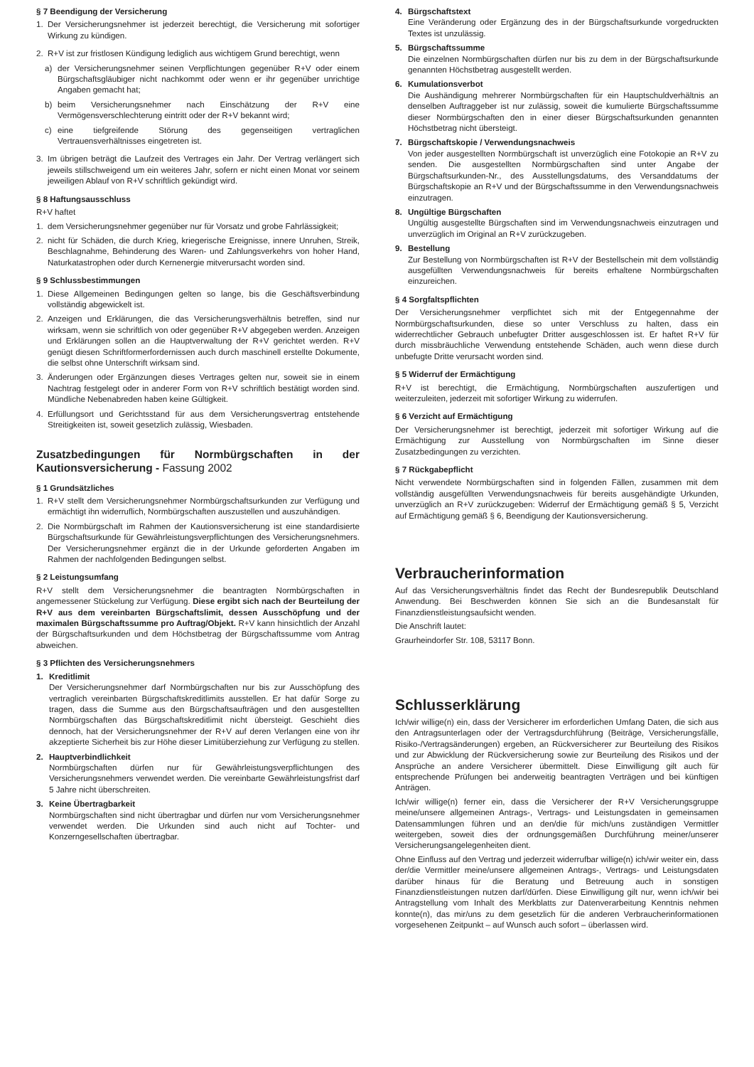§ 7 Beendigung der Versicherung
1. Der Versicherungsnehmer ist jederzeit berechtigt, die Versicherung mit sofortiger Wirkung zu kündigen.
2. R+V ist zur fristlosen Kündigung lediglich aus wichtigem Grund berechtigt, wenn
a) der Versicherungsnehmer seinen Verpflichtungen gegenüber R+V oder einem Bürgschaftsgläubiger nicht nachkommt oder wenn er ihr gegenüber unrichtige Angaben gemacht hat;
b) beim Versicherungsnehmer nach Einschätzung der R+V eine Vermögensverschlechterung eintritt oder der R+V bekannt wird;
c) eine tiefgreifende Störung des gegenseitigen vertraglichen Vertrauensverhältnisses eingetreten ist.
3. Im übrigen beträgt die Laufzeit des Vertrages ein Jahr. Der Vertrag verlängert sich jeweils stillschweigend um ein weiteres Jahr, sofern er nicht einen Monat vor seinem jeweiligen Ablauf von R+V schriftlich gekündigt wird.
§ 8 Haftungsausschluss
R+V haftet
1. dem Versicherungsnehmer gegenüber nur für Vorsatz und grobe Fahrlässigkeit;
2. nicht für Schäden, die durch Krieg, kriegerische Ereignisse, innere Unruhen, Streik, Beschlagnahme, Behinderung des Waren- und Zahlungsverkehrs von hoher Hand, Naturkatastrophen oder durch Kernenergie mitverursacht worden sind.
§ 9 Schlussbestimmungen
1. Diese Allgemeinen Bedingungen gelten so lange, bis die Geschäftsverbindung vollständig abgewickelt ist.
2. Anzeigen und Erklärungen, die das Versicherungsverhältnis betreffen, sind nur wirksam, wenn sie schriftlich von oder gegenüber R+V abgegeben werden. Anzeigen und Erklärungen sollen an die Hauptverwaltung der R+V gerichtet werden. R+V genügt diesen Schriftformerfordernissen auch durch maschinell erstellte Dokumente, die selbst ohne Unterschrift wirksam sind.
3. Änderungen oder Ergänzungen dieses Vertrages gelten nur, soweit sie in einem Nachtrag festgelegt oder in anderer Form von R+V schriftlich bestätigt worden sind. Mündliche Nebenabreden haben keine Gültigkeit.
4. Erfüllungsort und Gerichtsstand für aus dem Versicherungsvertrag entstehende Streitigkeiten ist, soweit gesetzlich zulässig, Wiesbaden.
Zusatzbedingungen für Normbürgschaften in der Kautionsversicherung - Fassung 2002
§ 1 Grundsätzliches
1. R+V stellt dem Versicherungsnehmer Normbürgschaftsurkunden zur Verfügung und ermächtigt ihn widerruflich, Normbürgschaften auszustellen und auszuhändigen.
2. Die Normbürgschaft im Rahmen der Kautionsversicherung ist eine standardisierte Bürgschaftsurkunde für Gewährleistungsverpflichtungen des Versicherungsnehmers. Der Versicherungsnehmer ergänzt die in der Urkunde geforderten Angaben im Rahmen der nachfolgenden Bedingungen selbst.
§ 2 Leistungsumfang
R+V stellt dem Versicherungsnehmer die beantragten Normbürgschaften in angemessener Stückelung zur Verfügung. Diese ergibt sich nach der Beurteilung der R+V aus dem vereinbarten Bürgschaftslimit, dessen Ausschöpfung und der maximalen Bürgschaftssumme pro Auftrag/Objekt. R+V kann hinsichtlich der Anzahl der Bürgschaftsurkunden und dem Höchstbetrag der Bürgschaftssumme vom Antrag abweichen.
§ 3 Pflichten des Versicherungsnehmers
1. Kreditlimit
Der Versicherungsnehmer darf Normbürgschaften nur bis zur Ausschöpfung des vertraglich vereinbarten Bürgschaftskreditlimits ausstellen. Er hat dafür Sorge zu tragen, dass die Summe aus den Bürgschaftsaufträgen und den ausgestellten Normbürgschaften das Bürgschaftskreditlimit nicht übersteigt. Geschieht dies dennoch, hat der Versicherungsnehmer der R+V auf deren Verlangen eine von ihr akzeptierte Sicherheit bis zur Höhe dieser Limitüberziehung zur Verfügung zu stellen.
2. Hauptverbindlichkeit
Normbürgschaften dürfen nur für Gewährleistungsverpflichtungen des Versicherungsnehmers verwendet werden. Die vereinbarte Gewährleistungsfrist darf 5 Jahre nicht überschreiten.
3. Keine Übertragbarkeit
Normbürgschaften sind nicht übertragbar und dürfen nur vom Versicherungsnehmer verwendet werden. Die Urkunden sind auch nicht auf Tochter- und Konzerngesellschaften übertragbar.
4. Bürgschaftstext
Eine Veränderung oder Ergänzung des in der Bürgschaftsurkunde vorgedruckten Textes ist unzulässig.
5. Bürgschaftssumme
Die einzelnen Normbürgschaften dürfen nur bis zu dem in der Bürgschaftsurkunde genannten Höchstbetrag ausgestellt werden.
6. Kumulationsverbot
Die Aushändigung mehrerer Normbürgschaften für ein Hauptschuldverhältnis an denselben Auftraggeber ist nur zulässig, soweit die kumulierte Bürgschaftssumme dieser Normbürgschaften den in einer dieser Bürgschaftsurkunden genannten Höchstbetrag nicht übersteigt.
7. Bürgschaftskopie / Verwendungsnachweis
Von jeder ausgestellten Normbürgschaft ist unverzüglich eine Fotokopie an R+V zu senden. Die ausgestellten Normbürgschaften sind unter Angabe der Bürgschaftsurkunden-Nr., des Ausstellungsdatums, des Versanddatums der Bürgschaftskopie an R+V und der Bürgschaftssumme in den Verwendungsnachweis einzutragen.
8. Ungültige Bürgschaften
Ungültig ausgestellte Bürgschaften sind im Verwendungsnachweis einzutragen und unverzüglich im Original an R+V zurückzugeben.
9. Bestellung
Zur Bestellung von Normbürgschaften ist R+V der Bestellschein mit dem vollständig ausgefüllten Verwendungsnachweis für bereits erhaltene Normbürgschaften einzureichen.
§ 4 Sorgfaltspflichten
Der Versicherungsnehmer verpflichtet sich mit der Entgegennahme der Normbürgschaftsurkunden, diese so unter Verschluss zu halten, dass ein widerrechtlicher Gebrauch unbefugter Dritter ausgeschlossen ist. Er haftet R+V für durch missbräuchliche Verwendung entstehende Schäden, auch wenn diese durch unbefugte Dritte verursacht worden sind.
§ 5 Widerruf der Ermächtigung
R+V ist berechtigt, die Ermächtigung, Normbürgschaften auszufertigen und weiterzuleiten, jederzeit mit sofortiger Wirkung zu widerrufen.
§ 6 Verzicht auf Ermächtigung
Der Versicherungsnehmer ist berechtigt, jederzeit mit sofortiger Wirkung auf die Ermächtigung zur Ausstellung von Normbürgschaften im Sinne dieser Zusatzbedingungen zu verzichten.
§ 7 Rückgabepflicht
Nicht verwendete Normbürgschaften sind in folgenden Fällen, zusammen mit dem vollständig ausgefüllten Verwendungsnachweis für bereits ausgehändigte Urkunden, unverzüglich an R+V zurückzugeben: Widerruf der Ermächtigung gemäß § 5, Verzicht auf Ermächtigung gemäß § 6, Beendigung der Kautionsversicherung.
Verbraucherinformation
Auf das Versicherungsverhältnis findet das Recht der Bundesrepublik Deutschland Anwendung. Bei Beschwerden können Sie sich an die Bundesanstalt für Finanzdienstleistungsaufsicht wenden.
Die Anschrift lautet:
Graurheindorfer Str. 108, 53117 Bonn.
Schlusserklärung
Ich/wir willige(n) ein, dass der Versicherer im erforderlichen Umfang Daten, die sich aus den Antragsunterlagen oder der Vertragsdurchführung (Beiträge, Versicherungsfälle, Risiko-/Vertragsänderungen) ergeben, an Rückversicherer zur Beurteilung des Risikos und zur Abwicklung der Rückversicherung sowie zur Beurteilung des Risikos und der Ansprüche an andere Versicherer übermittelt. Diese Einwilligung gilt auch für entsprechende Prüfungen bei anderweitig beantragten Verträgen und bei künftigen Anträgen.
Ich/wir willige(n) ferner ein, dass die Versicherer der R+V Versicherungsgruppe meine/unsere allgemeinen Antrags-, Vertrags- und Leistungsdaten in gemeinsamen Datensammlungen führen und an den/die für mich/uns zuständigen Vermittler weitergeben, soweit dies der ordnungsgemäßen Durchführung meiner/unserer Versicherungsangelegenheiten dient.
Ohne Einfluss auf den Vertrag und jederzeit widerrufbar willige(n) ich/wir weiter ein, dass der/die Vermittler meine/unsere allgemeinen Antrags-, Vertrags- und Leistungsdaten darüber hinaus für die Beratung und Betreuung auch in sonstigen Finanzdienstleistungen nutzen darf/dürfen. Diese Einwilligung gilt nur, wenn ich/wir bei Antragstellung vom Inhalt des Merkblatts zur Datenverarbeitung Kenntnis nehmen konnte(n), das mir/uns zu dem gesetzlich für die anderen Verbraucherinformationen vorgesehenen Zeitpunkt – auf Wunsch auch sofort – überlassen wird.